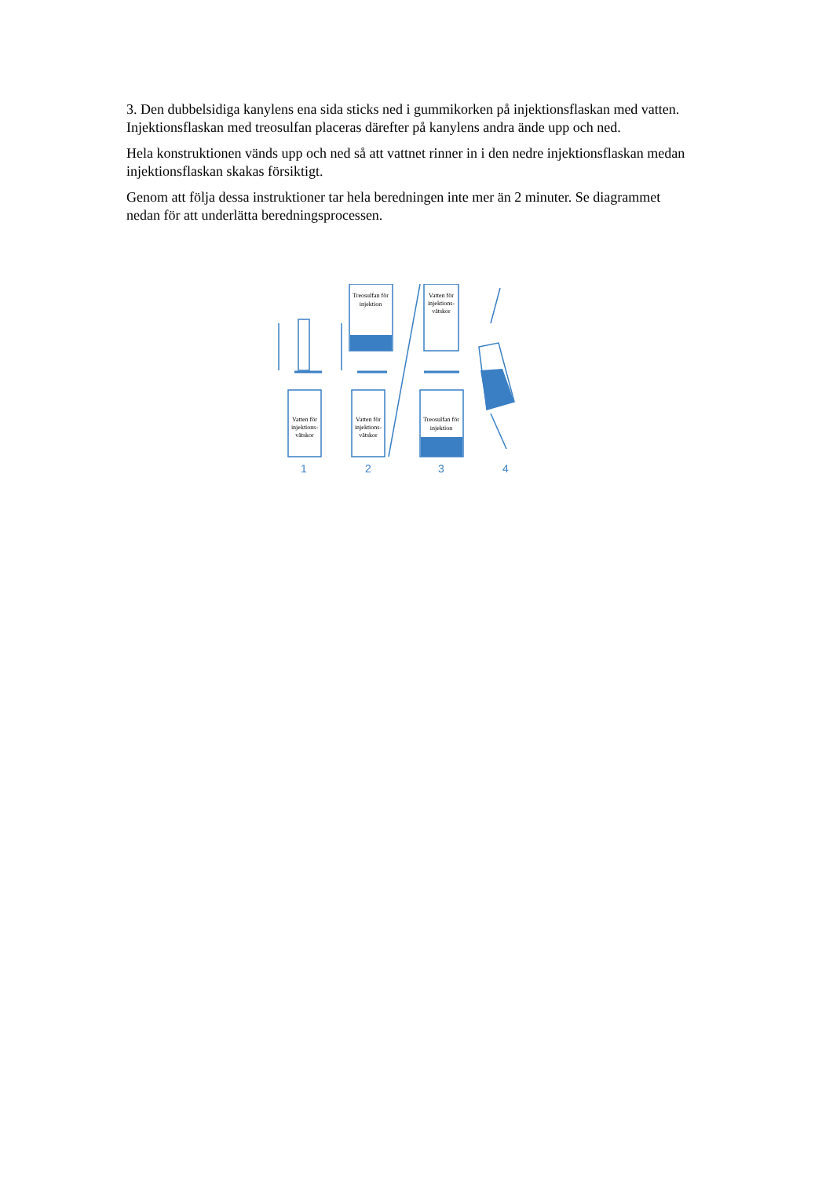3. Den dubbelsidiga kanylens ena sida sticks ned i gummikorken på injektionsflaskan med vatten. Injektionsflaskan med treosulfan placeras därefter på kanylens andra ände upp och ned.
Hela konstruktionen vänds upp och ned så att vattnet rinner in i den nedre injektionsflaskan medan injektionsflaskan skakas försiktigt.
Genom att följa dessa instruktioner tar hela beredningen inte mer än 2 minuter. Se diagrammet nedan för att underlätta beredningsprocessen.
1
2
3
4
Vatten för
injektions-
vätskor
Vatten för
injektions-
vätskor
Treosulfan för
injektion
Vatten för
injektions-
vätskor
Treosulfan för
injektion